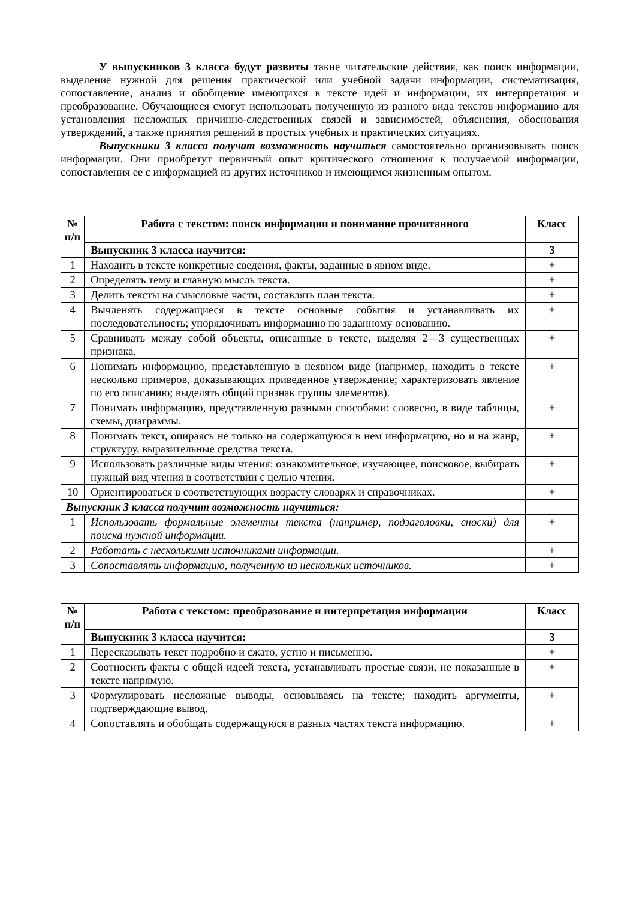У выпускников 3 класса будут развиты такие читательские действия, как поиск информации, выделение нужной для решения практической или учебной задачи информации, систематизация, сопоставление, анализ и обобщение имеющихся в тексте идей и информации, их интерпретация и преобразование. Обучающиеся смогут использовать полученную из разного вида текстов информацию для установления несложных причинно-следственных связей и зависимостей, объяснения, обоснования утверждений, а также принятия решений в простых учебных и практических ситуациях.
Выпускники 3 класса получат возможность научиться самостоятельно организовывать поиск информации. Они приобретут первичный опыт критического отношения к получаемой информации, сопоставления ее с информацией из других источников и имеющимся жизненным опытом.
| № п/п | Работа с текстом: поиск информации и понимание прочитанного | Класс |
| --- | --- | --- |
| | Выпускник 3 класса научится: | 3 |
| 1 | Находить в тексте конкретные сведения, факты, заданные в явном виде. | + |
| 2 | Определять тему и главную мысль текста. | + |
| 3 | Делить тексты на смысловые части, составлять план текста. | + |
| 4 | Вычленять содержащиеся в тексте основные события и устанавливать их последовательность; упорядочивать информацию по заданному основанию. | + |
| 5 | Сравнивать между собой объекты, описанные в тексте, выделяя 2—3 существенных признака. | + |
| 6 | Понимать информацию, представленную в неявном виде (например, находить в тексте несколько примеров, доказывающих приведенное утверждение; характеризовать явление по его описанию; выделять общий признак группы элементов). | + |
| 7 | Понимать информацию, представленную разными способами: словесно, в виде таблицы, схемы, диаграммы. | + |
| 8 | Понимать текст, опираясь не только на содержащуюся в нем информацию, но и на жанр, структуру, выразительные средства текста. | + |
| 9 | Использовать различные виды чтения: ознакомительное, изучающее, поисковое, выбирать нужный вид чтения в соответствии с целью чтения. | + |
| 10 | Ориентироваться в соответствующих возрасту словарях и справочниках. | + |
| Выпускник 3 класса получит возможность научиться: | | |
| 1 | Использовать формальные элементы текста (например, подзаголовки, сноски) для поиска нужной информации. | + |
| 2 | Работать с несколькими источниками информации. | + |
| 3 | Сопоставлять информацию, полученную из нескольких источников. | + |
| № п/п | Работа с текстом: преобразование и интерпретация информации | Класс |
| --- | --- | --- |
| | Выпускник 3 класса научится: | 3 |
| 1 | Пересказывать текст подробно и сжато, устно и письменно. | + |
| 2 | Соотносить факты с общей идеей текста, устанавливать простые связи, не показанные в тексте напрямую. | + |
| 3 | Формулировать несложные выводы, основываясь на тексте; находить аргументы, подтверждающие вывод. | + |
| 4 | Сопоставлять и обобщать содержащуюся в разных частях текста информацию. | + |